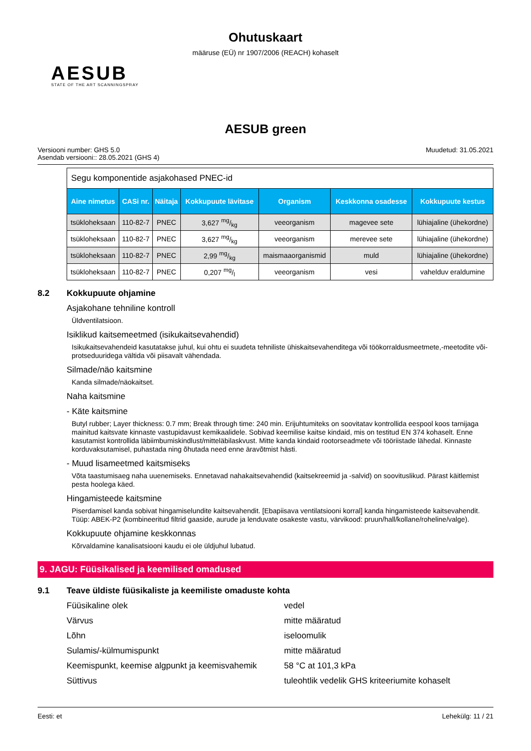Ohutuskaart
määruse (EÜ) nr 1907/2006 (REACH) kohaselt
AESUB
STATE OF THE ART SCANNINGSPRAY
AESUB green
Versiooni number: GHS 5.0
Asendab versiooni:: 28.05.2021 (GHS 4)
Muudetud: 31.05.2021
| Segu komponentide asjakohased PNEC-id | | | | | | |
| Aine nimetus | CASi nr. | Näitaja | Kokkupuute lävitase | Organism | Keskkonna osadesse | Kokkupuute kestus |
| tsükloheksaan | 110-82-7 | PNEC | 3,627 mg/kg | veeorganism | magevee sete | lühiajaline (ühekordne) |
| tsükloheksaan | 110-82-7 | PNEC | 3,627 mg/kg | veeorganism | merevee sete | lühiajaline (ühekordne) |
| tsükloheksaan | 110-82-7 | PNEC | 2,99 mg/kg | maismaaorganismid | muld | lühiajaline (ühekordne) |
| tsükloheksaan | 110-82-7 | PNEC | 0,207 mg/l | veeorganism | vesi | vahelduv eraldumine |
8.2 Kokkupuute ohjamine
Asjakohane tehniline kontroll
Üldventilatsioon.
Isiklikud kaitsemeetmed (isikukaitsevahendid)
Isikukaitsevahendeid kasutatakse juhul, kui ohtu ei suudeta tehniliste ühiskaitsevahenditega või töökorraldusmeetmete,-meetodite või-protseduuridega vältida või piisavalt vähendada.
Silmade/näo kaitsmine
Kanda silmade/näokaitset.
Naha kaitsmine
- Käte kaitsmine
Butyl rubber; Layer thickness: 0.7 mm; Break through time: 240 min. Erijuhtumiteks on soovitatav kontrollida eespool koos tarnijaga mainitud kaitsvate kinnaste vastupidavust kemikaalidele. Sobivad keemilise kaitse kindaid, mis on testitud EN 374 kohaselt. Enne kasutamist kontrollida läbiimbumiskindlust/mitteläbilaskvust. Mitte kanda kindaid rootorseadmete või tööriistade lähedal. Kinnaste korduvaksutamisel, puhastada ning õhutada need enne äravõtmist hästi.
- Muud lisameetmed kaitsmiseks
Võta taastumisaeg naha uuenemiseks. Ennetavad nahakaitsevahendid (kaitsekreemid ja -salvid) on soovituslikud. Pärast käitlemist pesta hoolega käed.
Hingamisteede kaitsmine
Piserdamisel kanda sobivat hingamiselundite kaitsevahendit. [Ebapiisava ventilatsiooni korral] kanda hingamisteede kaitsevahendit. Tüüp: ABEK-P2 (kombineeritud filtrid gaaside, aurude ja lenduvate osakeste vastu, värvikood: pruun/hall/kollane/roheline/valge).
Kokkupuute ohjamine keskkonnas
Kõrvaldamine kanalisatsiooni kaudu ei ole üldjuhul lubatud.
9. JAGU: Füüsikalised ja keemilised omadused
9.1 Teave üldiste füüsikaliste ja keemiliste omaduste kohta
Füüsikaline olek vedel
Värvus mitte määratud
Lõhn iseloomulik
Sulamis/-külmumispunkt mitte määratud
Keemispunkt, keemise algpunkt ja keemisvahemik
58 °C at 101,3 kPa
Süttivus tuleohtlik vedelik GHS kriteeriumite kohaselt
Eesti: et Lehekülg: 11 / 21